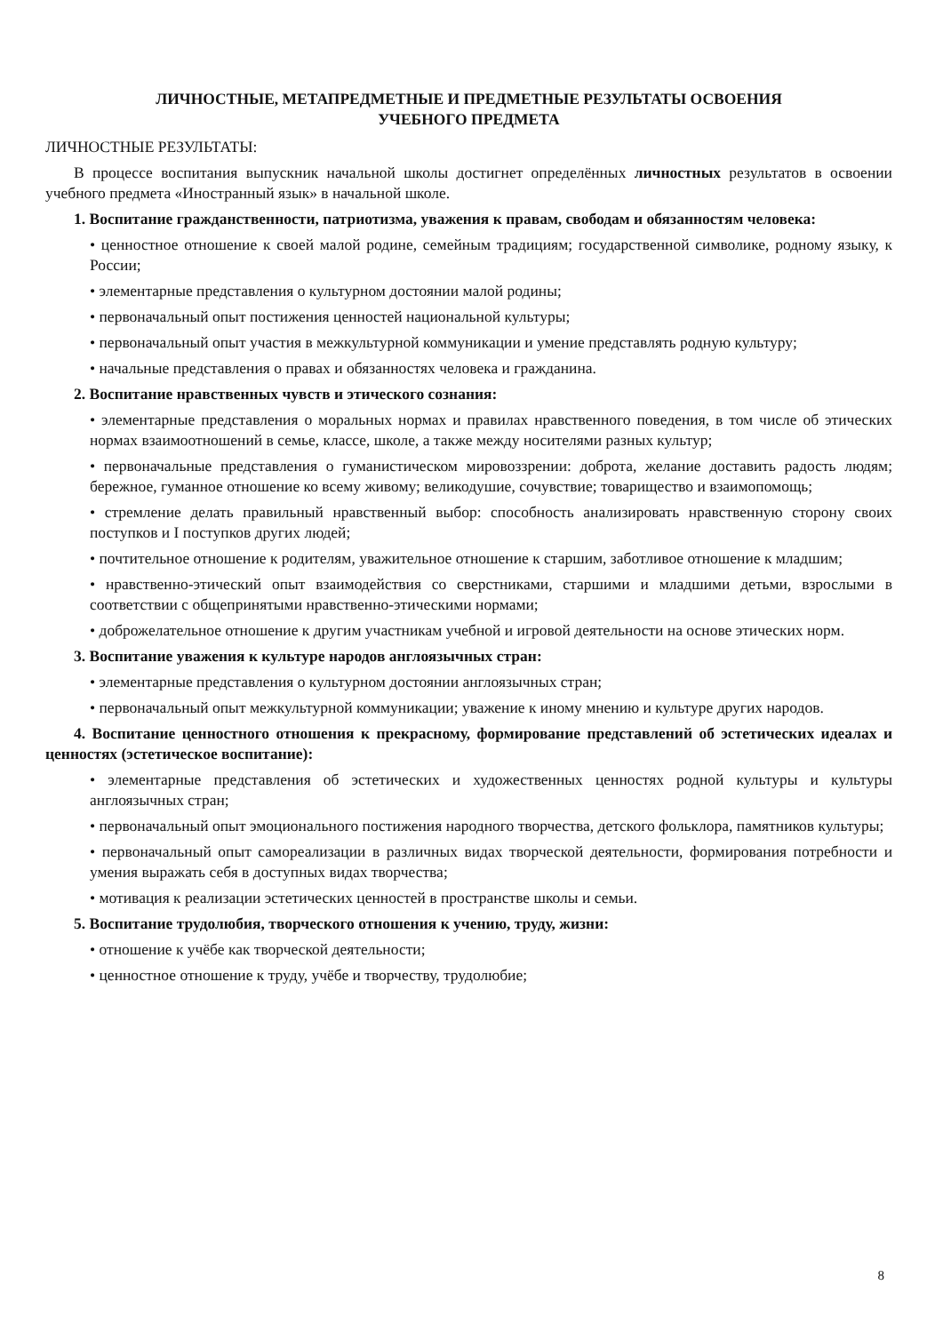ЛИЧНОСТНЫЕ, МЕТАПРЕДМЕТНЫЕ И ПРЕДМЕТНЫЕ РЕЗУЛЬТАТЫ ОСВОЕНИЯ
УЧЕБНОГО ПРЕДМЕТА
ЛИЧНОСТНЫЕ РЕЗУЛЬТАТЫ:
В процессе воспитания выпускник начальной школы достигнет определённых личностных результатов в освоении учебного предмета «Иностранный язык» в начальной школе.
1. Воспитание гражданственности, патриотизма, уважения к правам, свободам и обязанностям человека:
• ценностное отношение к своей малой родине, семейным традициям; государственной символике, родному языку, к России;
• элементарные представления о культурном достоянии малой родины;
• первоначальный опыт постижения ценностей национальной культуры;
• первоначальный опыт участия в межкультурной коммуникации и умение представлять родную культуру;
• начальные представления о правах и обязанностях человека и гражданина.
2. Воспитание нравственных чувств и этического сознания:
• элементарные представления о моральных нормах и правилах нравственного поведения, в том числе об этических нормах взаимоотношений в семье, классе, школе, а также между носителями разных культур;
• первоначальные представления о гуманистическом мировоззрении: доброта, желание доставить радость людям; бережное, гуманное отношение ко всему живому; великодушие, сочувствие; товарищество и взаимопомощь;
• стремление делать правильный нравственный выбор: способность анализировать нравственную сторону своих поступков и I поступков других людей;
• почтительное отношение к родителям, уважительное отношение к старшим, заботливое отношение к младшим;
• нравственно-этический опыт взаимодействия со сверстниками, старшими и младшими детьми, взрослыми в соответствии с общепринятыми нравственно-этическими нормами;
• доброжелательное отношение к другим участникам учебной и игровой деятельности на основе этических норм.
3. Воспитание уважения к культуре народов англоязычных стран:
• элементарные представления о культурном достоянии англоязычных стран;
• первоначальный опыт межкультурной коммуникации; уважение к иному мнению и культуре других народов.
4. Воспитание ценностного отношения к прекрасному, формирование представлений об эстетических идеалах и ценностях (эстетическое воспитание):
• элементарные представления об эстетических и художественных ценностях родной культуры и культуры англоязычных стран;
• первоначальный опыт эмоционального постижения народного творчества, детского фольклора, памятников культуры;
• первоначальный опыт самореализации в различных видах творческой деятельности, формирования потребности и умения выражать себя в доступных видах творчества;
• мотивация к реализации эстетических ценностей в пространстве школы и семьи.
5. Воспитание трудолюбия, творческого отношения к учению, труду, жизни:
• отношение к учёбе как творческой деятельности;
• ценностное отношение к труду, учёбе и творчеству, трудолюбие;
8